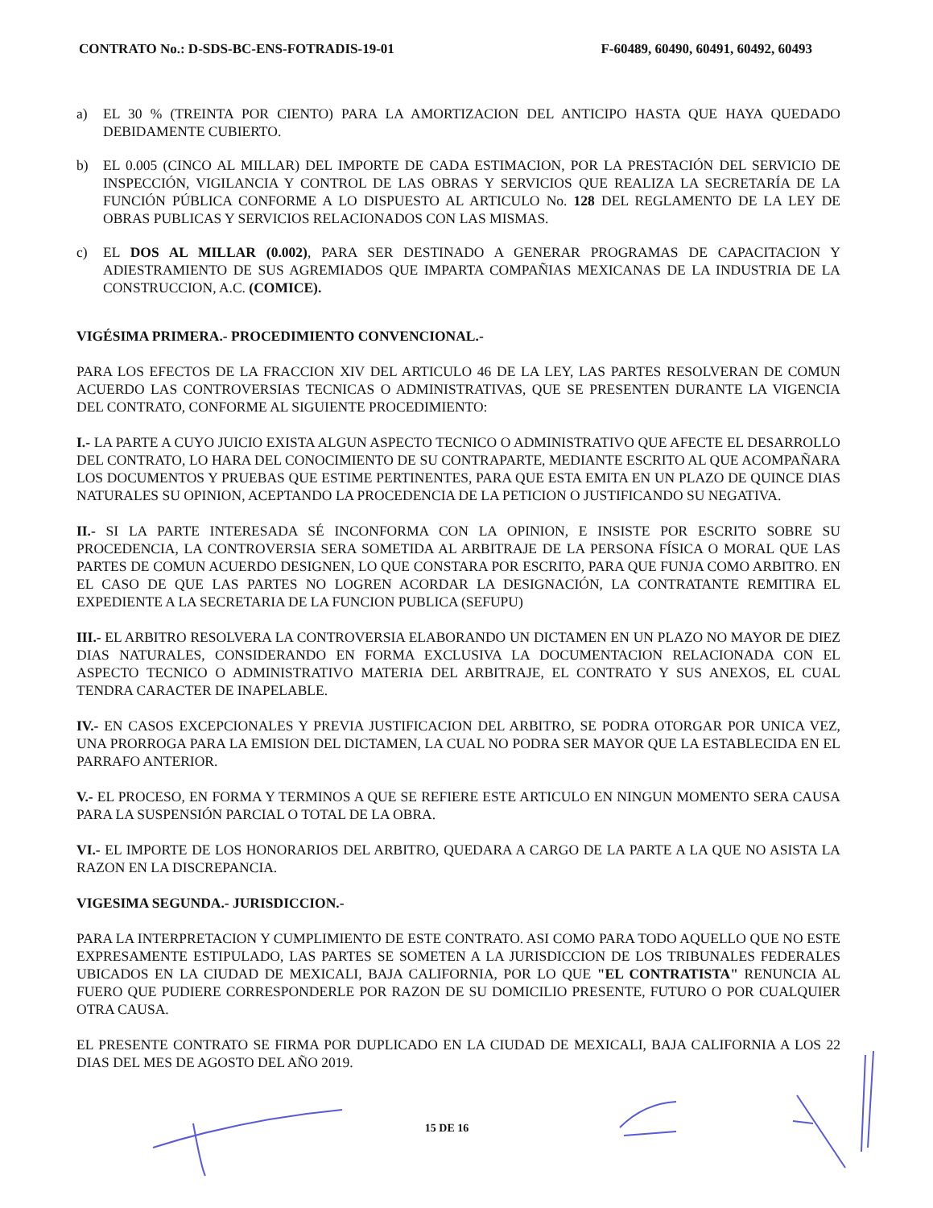CONTRATO No.: D-SDS-BC-ENS-FOTRADIS-19-01
F-60489, 60490, 60491, 60492, 60493
a) EL 30 % (TREINTA POR CIENTO) PARA LA AMORTIZACION DEL ANTICIPO HASTA QUE HAYA QUEDADO DEBIDAMENTE CUBIERTO.
b) EL 0.005 (CINCO AL MILLAR) DEL IMPORTE DE CADA ESTIMACION, POR LA PRESTACIÓN DEL SERVICIO DE INSPECCIÓN, VIGILANCIA Y CONTROL DE LAS OBRAS Y SERVICIOS QUE REALIZA LA SECRETARÍA DE LA FUNCIÓN PÚBLICA CONFORME A LO DISPUESTO AL ARTICULO No. 128 DEL REGLAMENTO DE LA LEY DE OBRAS PUBLICAS Y SERVICIOS RELACIONADOS CON LAS MISMAS.
c) EL DOS AL MILLAR (0.002), PARA SER DESTINADO A GENERAR PROGRAMAS DE CAPACITACION Y ADIESTRAMIENTO DE SUS AGREMIADOS QUE IMPARTA COMPAÑIAS MEXICANAS DE LA INDUSTRIA DE LA CONSTRUCCION, A.C. (COMICE).
VIGÉSIMA PRIMERA.- PROCEDIMIENTO CONVENCIONAL.-
PARA LOS EFECTOS DE LA FRACCION XIV DEL ARTICULO 46 DE LA LEY, LAS PARTES RESOLVERAN DE COMUN ACUERDO LAS CONTROVERSIAS TECNICAS O ADMINISTRATIVAS, QUE SE PRESENTEN DURANTE LA VIGENCIA DEL CONTRATO, CONFORME AL SIGUIENTE PROCEDIMIENTO:
I.- LA PARTE A CUYO JUICIO EXISTA ALGUN ASPECTO TECNICO O ADMINISTRATIVO QUE AFECTE EL DESARROLLO DEL CONTRATO, LO HARA DEL CONOCIMIENTO DE SU CONTRAPARTE, MEDIANTE ESCRITO AL QUE ACOMPAÑARA LOS DOCUMENTOS Y PRUEBAS QUE ESTIME PERTINENTES, PARA QUE ESTA EMITA EN UN PLAZO DE QUINCE DIAS NATURALES SU OPINION, ACEPTANDO LA PROCEDENCIA DE LA PETICION O JUSTIFICANDO SU NEGATIVA.
II.- SI LA PARTE INTERESADA SÉ INCONFORMA CON LA OPINION, E INSISTE POR ESCRITO SOBRE SU PROCEDENCIA, LA CONTROVERSIA SERA SOMETIDA AL ARBITRAJE DE LA PERSONA FÍSICA O MORAL QUE LAS PARTES DE COMUN ACUERDO DESIGNEN, LO QUE CONSTARA POR ESCRITO, PARA QUE FUNJA COMO ARBITRO. EN EL CASO DE QUE LAS PARTES NO LOGREN ACORDAR LA DESIGNACIÓN, LA CONTRATANTE REMITIRA EL EXPEDIENTE A LA SECRETARIA DE LA FUNCION PUBLICA (SEFUPU)
III.- EL ARBITRO RESOLVERA LA CONTROVERSIA ELABORANDO UN DICTAMEN EN UN PLAZO NO MAYOR DE DIEZ DIAS NATURALES, CONSIDERANDO EN FORMA EXCLUSIVA LA DOCUMENTACION RELACIONADA CON EL ASPECTO TECNICO O ADMINISTRATIVO MATERIA DEL ARBITRAJE, EL CONTRATO Y SUS ANEXOS, EL CUAL TENDRA CARACTER DE INAPELABLE.
IV.- EN CASOS EXCEPCIONALES Y PREVIA JUSTIFICACION DEL ARBITRO, SE PODRA OTORGAR POR UNICA VEZ, UNA PRORROGA PARA LA EMISION DEL DICTAMEN, LA CUAL NO PODRA SER MAYOR QUE LA ESTABLECIDA EN EL PARRAFO ANTERIOR.
V.- EL PROCESO, EN FORMA Y TERMINOS A QUE SE REFIERE ESTE ARTICULO EN NINGUN MOMENTO SERA CAUSA PARA LA SUSPENSIÓN PARCIAL O TOTAL DE LA OBRA.
VI.- EL IMPORTE DE LOS HONORARIOS DEL ARBITRO, QUEDARA A CARGO DE LA PARTE A LA QUE NO ASISTA LA RAZON EN LA DISCREPANCIA.
VIGESIMA SEGUNDA.- JURISDICCION.-
PARA LA INTERPRETACION Y CUMPLIMIENTO DE ESTE CONTRATO. ASI COMO PARA TODO AQUELLO QUE NO ESTE EXPRESAMENTE ESTIPULADO, LAS PARTES SE SOMETEN A LA JURISDICCION DE LOS TRIBUNALES FEDERALES UBICADOS EN LA CIUDAD DE MEXICALI, BAJA CALIFORNIA, POR LO QUE "EL CONTRATISTA" RENUNCIA AL FUERO QUE PUDIERE CORRESPONDERLE POR RAZON DE SU DOMICILIO PRESENTE, FUTURO O POR CUALQUIER OTRA CAUSA.
EL PRESENTE CONTRATO SE FIRMA POR DUPLICADO EN LA CIUDAD DE MEXICALI, BAJA CALIFORNIA A LOS 22 DIAS DEL MES DE AGOSTO DEL AÑO 2019.
15 DE 16